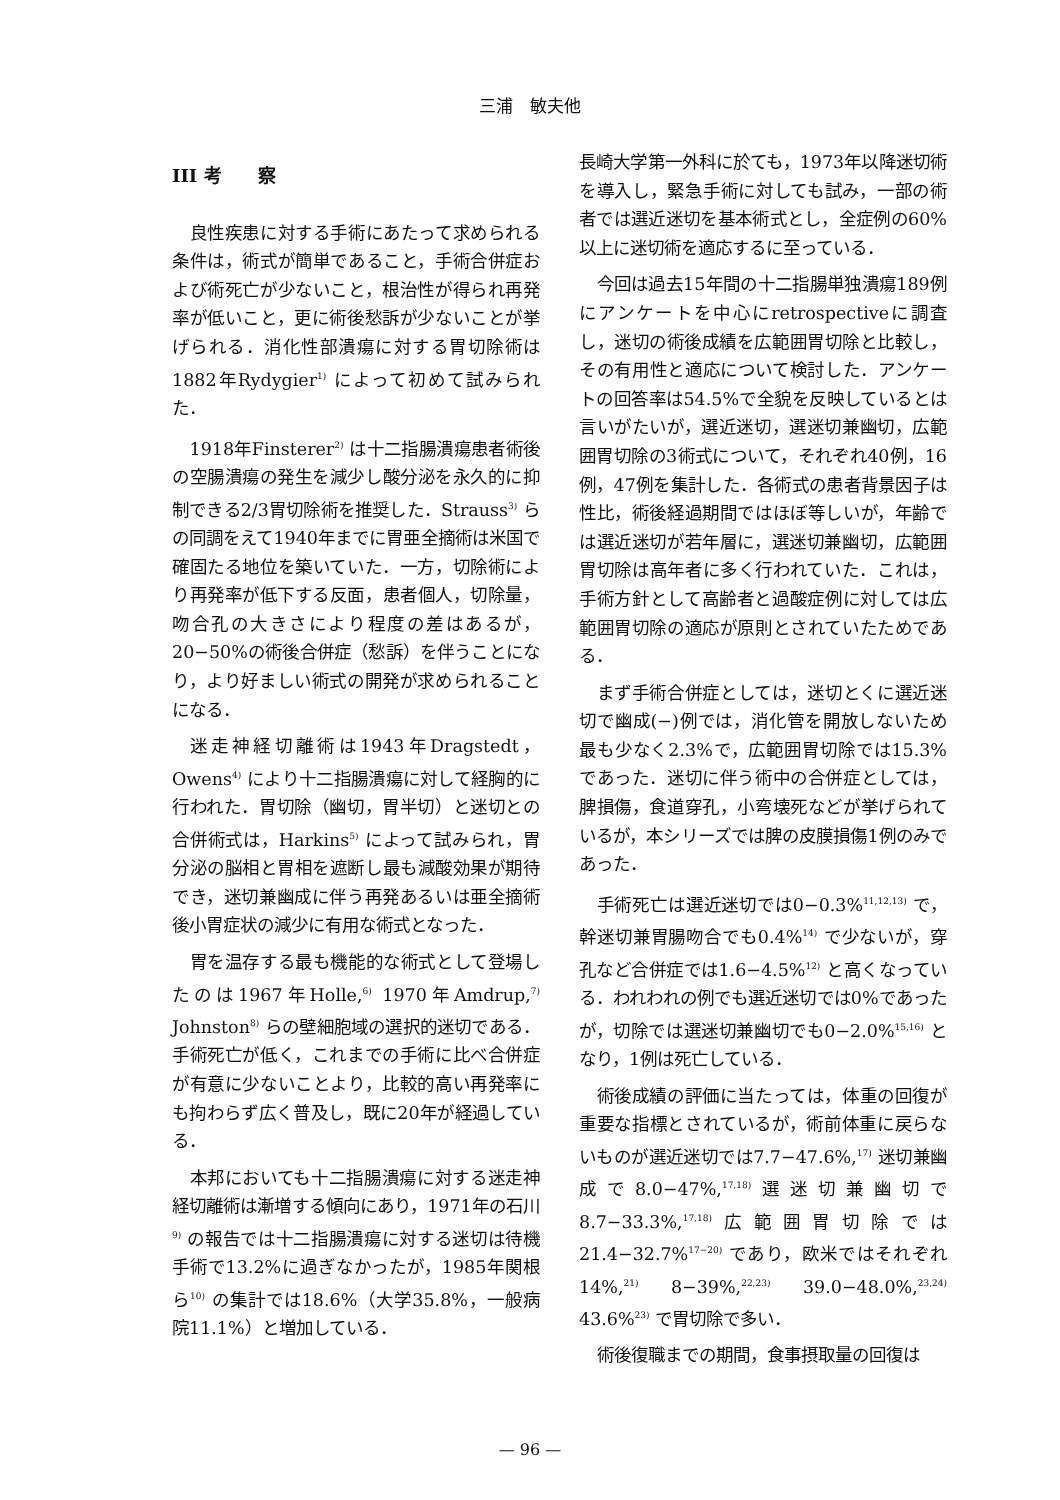三浦　敏夫他
III 考　　察
良性疾患に対する手術にあたって求められる条件は，術式が簡単であること，手術合併症および術死亡が少ないこと，根治性が得られ再発率が低いこと，更に術後愁訴が少ないことが挙げられる．消化性部潰瘍に対する胃切除術は1882年Rydygier<sup>1)</sup> によって初めて試みられた．
1918年Finsterer<sup>2)</sup> は十二指腸潰瘍患者術後の空腸潰瘍の発生を減少し酸分泌を永久的に抑制できる2/3胃切除術を推奨した．Strauss<sup>3)</sup> らの同調をえて1940年までに胃亜全摘術は米国で確固たる地位を築いていた．一方，切除術により再発率が低下する反面，患者個人，切除量，吻合孔の大きさにより程度の差はあるが，20−50%の術後合併症（愁訴）を伴うことになり，より好ましい術式の開発が求められることになる．
迷走神経切離術は1943年Dragstedt，Owens<sup>4)</sup> により十二指腸潰瘍に対して経胸的に行われた．胃切除（幽切，胃半切）と迷切との合併術式は，Harkins<sup>5)</sup> によって試みられ，胃分泌の脳相と胃相を遮断し最も減酸効果が期待でき，迷切兼幽成に伴う再発あるいは亜全摘術後小胃症状の減少に有用な術式となった．
胃を温存する最も機能的な術式として登場したのは1967年Holle,<sup>6)</sup> 1970年Amdrup,<sup>7)</sup> Johnston<sup>8)</sup> らの壁細胞域の選択的迷切である．手術死亡が低く，これまでの手術に比べ合併症が有意に少ないことより，比較的高い再発率にも拘わらず広く普及し，既に20年が経過している．
本邦においても十二指腸潰瘍に対する迷走神経切離術は漸増する傾向にあり，1971年の石川<sup>9)</sup> の報告では十二指腸潰瘍に対する迷切は待機手術で13.2%に過ぎなかったが，1985年関根ら<sup>10)</sup> の集計では18.6%（大学35.8%，一般病院11.1%）と増加している．
長崎大学第一外科に於ても，1973年以降迷切術を導入し，緊急手術に対しても試み，一部の術者では選近迷切を基本術式とし，全症例の60%以上に迷切術を適応するに至っている．
今回は過去15年間の十二指腸単独潰瘍189例にアンケートを中心にretrospectiveに調査し，迷切の術後成績を広範囲胃切除と比較し，その有用性と適応について検討した．アンケートの回答率は54.5%で全貌を反映しているとは言いがたいが，選近迷切，選迷切兼幽切，広範囲胃切除の3術式について，それぞれ40例，16例，47例を集計した．各術式の患者背景因子は性比，術後経過期間ではほぼ等しいが，年齢では選近迷切が若年層に，選迷切兼幽切，広範囲胃切除は高年者に多く行われていた．これは，手術方針として高齢者と過酸症例に対しては広範囲胃切除の適応が原則とされていたためである．
まず手術合併症としては，迷切とくに選近迷切で幽成(−)例では，消化管を開放しないため最も少なく2.3%で，広範囲胃切除では15.3%であった．迷切に伴う術中の合併症としては，脾損傷，食道穿孔，小弯壊死などが挙げられているが，本シリーズでは脾の皮膜損傷1例のみであった．
手術死亡は選近迷切では0−0.3%<sup>11,12,13)</sup> で，幹迷切兼胃腸吻合でも0.4%<sup>14)</sup> で少ないが，穿孔など合併症では1.6−4.5%<sup>12)</sup> と高くなっている．われわれの例でも選近迷切では0%であったが，切除では選迷切兼幽切でも0−2.0%<sup>15,16)</sup> となり，1例は死亡している．
術後成績の評価に当たっては，体重の回復が重要な指標とされているが，術前体重に戻らないものが選近迷切では7.7−47.6%,<sup>17)</sup> 迷切兼幽成で8.0−47%,<sup>17,18)</sup>選迷切兼幽切で8.7−33.3%,<sup>17,18)</sup>広範囲胃切除では21.4−32.7%<sup>17−20)</sup> であり，欧米ではそれぞれ14%,<sup>21)</sup> 8−39%,<sup>22,23)</sup> 39.0−48.0%,<sup>23,24)</sup> 43.6%<sup>23)</sup> で胃切除で多い．
術後復職までの期間，食事摂取量の回復は
— 96 —